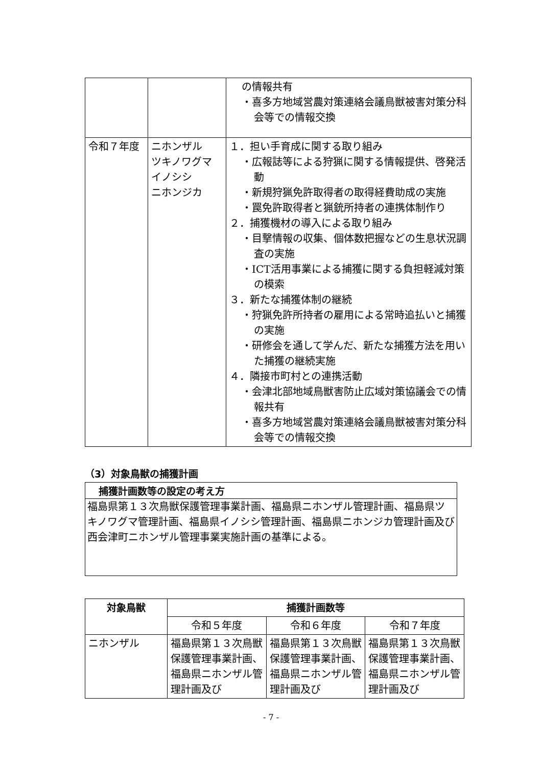| | | の情報共有 ・喜多方地域営農対策連絡会議鳥獣被害対策分科会等での情報交換 |
| 令和７年度 | ニホンザル ツキノワグマ イノシシ ニホンジカ | １．担い手育成に関する取り組み ・広報誌等による狩猟に関する情報提供、啓発活動 ・新規狩猟免許取得者の取得経費助成の実施 ・罠免許取得者と猟銃所持者の連携体制作り ２．捕獲機材の導入による取り組み ・目撃情報の収集、個体数把握などの生息状況調査の実施 ・ICT活用事業による捕獲に関する負担軽減対策の模索 ３．新たな捕獲体制の継続 ・狩猟免許所持者の雇用による常時追払いと捕獲の実施 ・研修会を通して学んだ、新たな捕獲方法を用いた捕獲の継続実施 ４．隣接市町村との連携活動 ・会津北部地域鳥獣害防止広域対策協議会での情報共有 ・喜多方地域営農対策連絡会議鳥獣被害対策分科会等での情報交換 |
（3）対象鳥獣の捕獲計画
捕獲計画数等の設定の考え方
福島県第１３次鳥獣保護管理事業計画、福島県ニホンザル管理計画、福島県ツキノワグマ管理計画、福島県イノシシ管理計画、福島県ニホンジカ管理計画及び西会津町ニホンザル管理事業実施計画の基準による。
| 対象鳥獣 | 捕獲計画数等 | | |
| --- | --- | --- | --- |
| | 令和５年度 | 令和６年度 | 令和７年度 |
| ニホンザル | 福島県第１３次鳥獣保護管理事業計画、福島県ニホンザル管理計画及び | 福島県第１３次鳥獣保護管理事業計画、福島県ニホンザル管理計画及び | 福島県第１３次鳥獣保護管理事業計画、福島県ニホンザル管理計画及び |
- 7 -